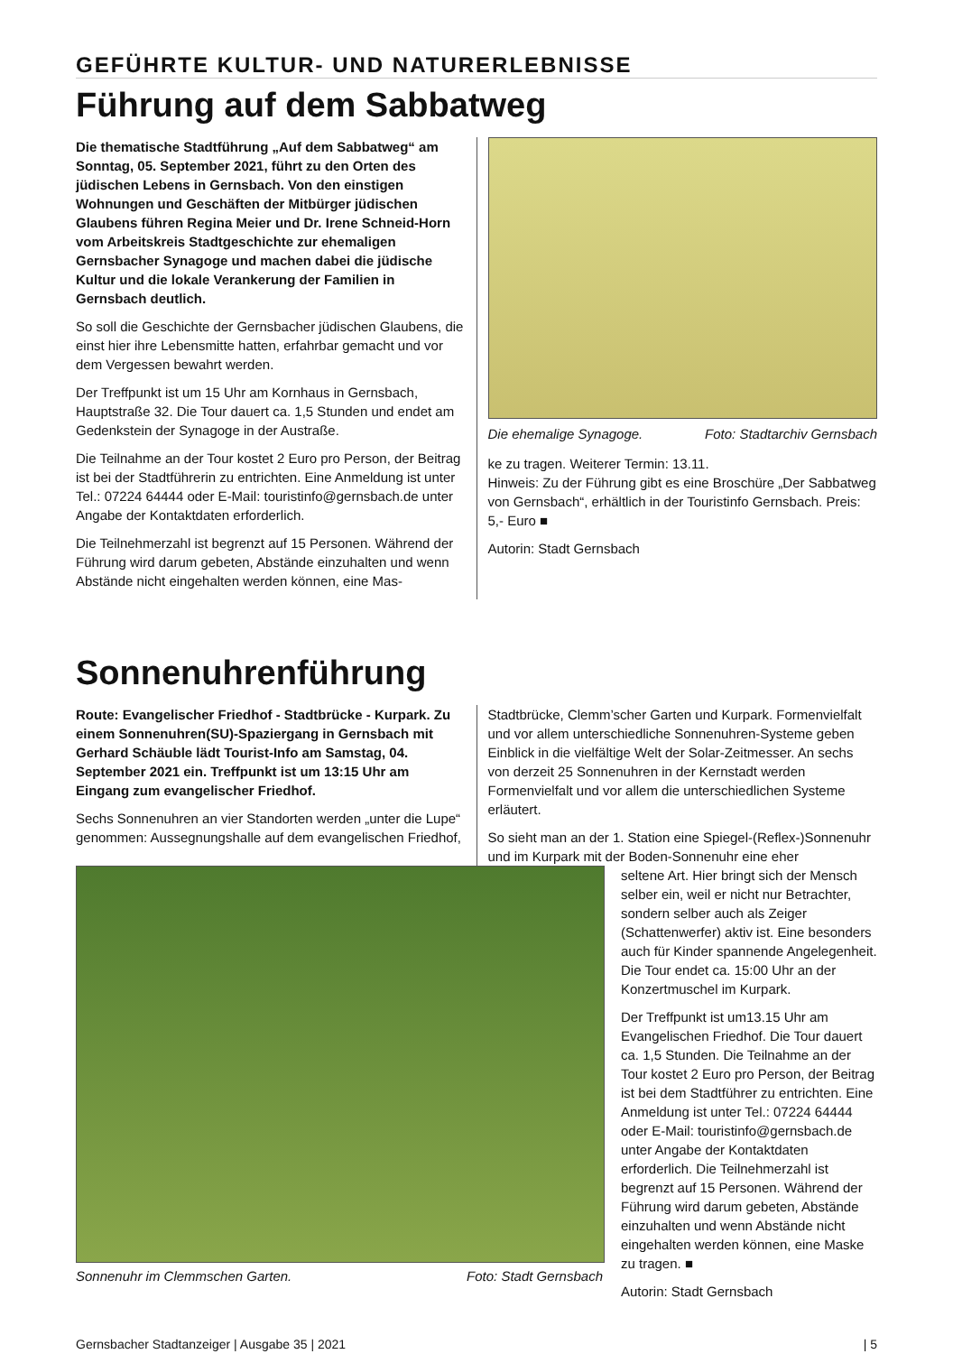GEFÜHRTE KULTUR- UND NATURERLEBNISSE
Führung auf dem Sabbatweg
Die thematische Stadtführung „Auf dem Sabbatweg“ am Sonntag, 05. September 2021, führt zu den Orten des jüdischen Lebens in Gernsbach. Von den einstigen Wohnungen und Geschäften der Mitbürger jüdischen Glaubens führen Regina Meier und Dr. Irene Schneid-Horn vom Arbeitskreis Stadtgeschichte zur ehemaligen Gernsbacher Synagoge und machen dabei die jüdische Kultur und die lokale Verankerung der Familien in Gernsbach deutlich.
So soll die Geschichte der Gernsbacher jüdischen Glaubens, die einst hier ihre Lebensmitte hatten, erfahrbar gemacht und vor dem Vergessen bewahrt werden.
Der Treffpunkt ist um 15 Uhr am Kornhaus in Gernsbach, Hauptstraße 32. Die Tour dauert ca. 1,5 Stunden und endet am Gedenkstein der Synagoge in der Austraße.
Die Teilnahme an der Tour kostet 2 Euro pro Person, der Beitrag ist bei der Stadtführerin zu entrichten. Eine Anmeldung ist unter Tel.: 07224 64444 oder E-Mail: touristinfo@gernsbach.de unter Angabe der Kontaktdaten erforderlich.
Die Teilnehmerzahl ist begrenzt auf 15 Personen. Während der Führung wird darum gebeten, Abstände einzuhalten und wenn Abstände nicht eingehalten werden können, eine Mas-
Die ehemalige Synagoge. Foto: Stadtarchiv Gernsbach
ke zu tragen. Weiterer Termin: 13.11.
Hinweis: Zu der Führung gibt es eine Broschüre „Der Sabbatweg von Gernsbach“, erhältlich in der Touristinfo Gernsbach. Preis: 5,- Euro ■
Autorin: Stadt Gernsbach
Sonnenuhrenführung
Route: Evangelischer Friedhof - Stadtbrücke - Kurpark. Zu einem Sonnenuhren(SU)-Spaziergang in Gernsbach mit Gerhard Schäuble lädt Tourist-Info am Samstag, 04. September 2021 ein. Treffpunkt ist um 13:15 Uhr am Eingang zum evangelischer Friedhof.
Sechs Sonnenuhren an vier Standorten werden „unter die Lupe“ genommen: Aussegnungshalle auf dem evangelischen Friedhof,
Stadtbrücke, Clemm’scher Garten und Kurpark. Formenvielfalt und vor allem unterschiedliche Sonnenuhren-Systeme geben Einblick in die vielfältige Welt der Solar-Zeitmesser. An sechs von derzeit 25 Sonnenuhren in der Kernstadt werden Formenvielfalt und vor allem die unterschiedlichen Systeme erläutert.
So sieht man an der 1. Station eine Spiegel-(Reflex-)Sonnenuhr und im Kurpark mit der Boden-Sonnenuhr eine eher
Sonnenuhr im Clemmschen Garten. Foto: Stadt Gernsbach
seltene Art. Hier bringt sich der Mensch selber ein, weil er nicht nur Betrachter, sondern selber auch als Zeiger (Schattenwerfer) aktiv ist. Eine besonders auch für Kinder spannende Angelegenheit. Die Tour endet ca. 15:00 Uhr an der Konzertmuschel im Kurpark.
Der Treffpunkt ist um13.15 Uhr am Evangelischen Friedhof. Die Tour dauert ca. 1,5 Stunden. Die Teilnahme an der Tour kostet 2 Euro pro Person, der Beitrag ist bei dem Stadtführer zu entrichten. Eine Anmeldung ist unter Tel.: 07224 64444 oder E-Mail: touristinfo@gernsbach.de unter Angabe der Kontaktdaten erforderlich. Die Teilnehmerzahl ist begrenzt auf 15 Personen. Während der Führung wird darum gebeten, Abstände einzuhalten und wenn Abstände nicht eingehalten werden können, eine Maske zu tragen. ■
Autorin: Stadt Gernsbach
Gernsbacher Stadtanzeiger | Ausgabe 35 | 2021 | 5